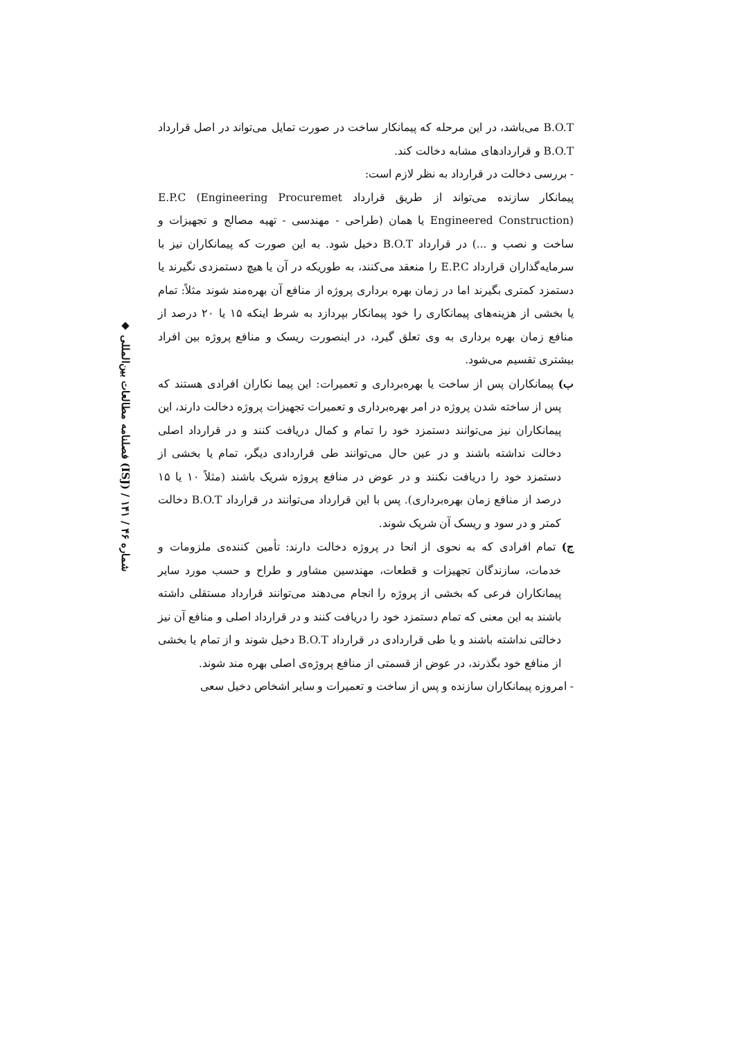◆ فصلنامه مطالعات بین‌المللی (ISJ) / شماره ۴۶ / ۱۴۱
B.O.T می‌باشد، در این مرحله که پیمانکار ساخت در صورت تمایل می‌تواند در اصل قرارداد B.O.T و قراردادهای مشابه دخالت کند.
- بررسی دخالت در قرارداد به نظر لازم است:
پیمانکار سازنده می‌تواند از طریق قرارداد E.P.C (Engineering Procuremet Engineered Construction) یا همان (طراحی - مهندسی - تهیه مصالح و تجهیزات و ساخت و نصب و ...) در قرارداد B.O.T دخیل شود. به این صورت که پیمانکاران نیز با سرمایه‌گذاران قرارداد E.P.C را منعقد می‌کنند، به طوریکه در آن یا هیچ دستمزدی نگیرند یا دستمزد کمتری بگیرند اما در زمان بهره برداری پروژه از منافع آن بهره‌مند شوند مثلاً: تمام یا بخشی از هزینه‌های پیمانکاری را خود پیمانکار بپردازد به شرط اینکه ۱۵ یا ۲۰ درصد از منافع زمان بهره برداری به وی تعلق گیرد، در اینصورت ریسک و منافع پروژه بین افراد بیشتری تقسیم می‌شود.
ب) پیمانکاران پس از ساخت یا بهره‌برداری و تعمیرات: این پیما نکاران افرادی هستند که پس از ساخته شدن پروژه در امر بهره‌برداری و تعمیرات تجهیزات پروژه دخالت دارند، این پیمانکاران نیز می‌توانند دستمزد خود را تمام و کمال دریافت کنند و در قرارداد اصلی دخالت نداشته باشند و در عین حال می‌توانند طی قراردادی دیگر، تمام یا بخشی از دستمزد خود را دریافت نکنند و در عوض در منافع پروژه شریک باشند (مثلاً ۱۰ یا ۱۵ درصد از منافع زمان بهره‌برداری). پس با این قرارداد می‌توانند در قرارداد B.O.T دخالت کمتر و در سود و ریسک آن شریک شوند.
ج) تمام افرادی که به نحوی از انحا در پروژه دخالت دارند: تأمین کننده‌ی ملزومات و خدمات، سازندگان تجهیزات و قطعات، مهندسین مشاور و طراح و حسب مورد سایر پیمانکاران فرعی که بخشی از پروژه را انجام می‌دهند می‌توانند قرارداد مستقلی داشته باشند به این معنی که تمام دستمزد خود را دریافت کنند و در قرارداد اصلی و منافع آن نیز دخالتی نداشته باشند و یا طی قراردادی در قرارداد B.O.T دخیل شوند و از تمام یا بخشی از منافع خود بگذرند، در عوض از قسمتی از منافع پروژه‌ی اصلی بهره مند شوند.
- امروزه پیمانکاران سازنده و پس از ساخت و تعمیرات و سایر اشخاص دخیل سعی